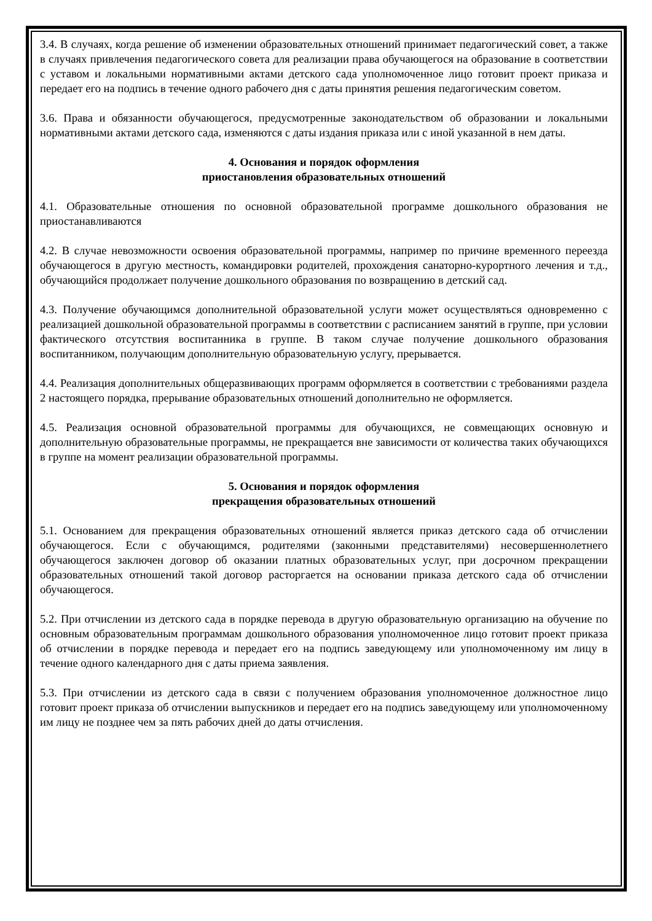3.4. В случаях, когда решение об изменении образовательных отношений принимает педагогический совет, а также в случаях привлечения педагогического совета для реализации права обучающегося на образование в соответствии с уставом и локальными нормативными актами детского сада уполномоченное лицо готовит проект приказа и передает его на подпись в течение одного рабочего дня с даты принятия решения педагогическим советом.
3.6. Права и обязанности обучающегося, предусмотренные законодательством об образовании и локальными нормативными актами детского сада, изменяются с даты издания приказа или с иной указанной в нем даты.
4. Основания и порядок оформления
приостановления образовательных отношений
4.1. Образовательные отношения по основной образовательной программе дошкольного образования не приостанавливаются
4.2. В случае невозможности освоения образовательной программы, например по причине временного переезда обучающегося в другую местность, командировки родителей, прохождения санаторно-курортного лечения и т.д., обучающийся продолжает получение дошкольного образования по возвращению в детский сад.
4.3. Получение обучающимся дополнительной образовательной услуги может осуществляться одновременно с реализацией дошкольной образовательной программы в соответствии с расписанием занятий в группе, при условии фактического отсутствия воспитанника в группе. В таком случае получение дошкольного образования воспитанником, получающим дополнительную образовательную услугу, прерывается.
4.4. Реализация дополнительных общеразвивающих программ оформляется в соответствии с требованиями раздела 2 настоящего порядка, прерывание образовательных отношений дополнительно не оформляется.
4.5. Реализация основной образовательной программы для обучающихся, не совмещающих основную и дополнительную образовательные программы, не прекращается вне зависимости от количества таких обучающихся в группе на момент реализации образовательной программы.
5. Основания и порядок оформления
прекращения образовательных отношений
5.1. Основанием для прекращения образовательных отношений является приказ детского сада об отчислении обучающегося. Если с обучающимся, родителями (законными представителями) несовершеннолетнего обучающегося заключен договор об оказании платных образовательных услуг, при досрочном прекращении образовательных отношений такой договор расторгается на основании приказа детского сада об отчислении обучающегося.
5.2. При отчислении из детского сада в порядке перевода в другую образовательную организацию на обучение по основным образовательным программам дошкольного образования уполномоченное лицо готовит проект приказа об отчислении в порядке перевода и передает его на подпись заведующему или уполномоченному им лицу в течение одного календарного дня с даты приема заявления.
5.3. При отчислении из детского сада в связи с получением образования уполномоченное должностное лицо готовит проект приказа об отчислении выпускников и передает его на подпись заведующему или уполномоченному им лицу не позднее чем за пять рабочих дней до даты отчисления.